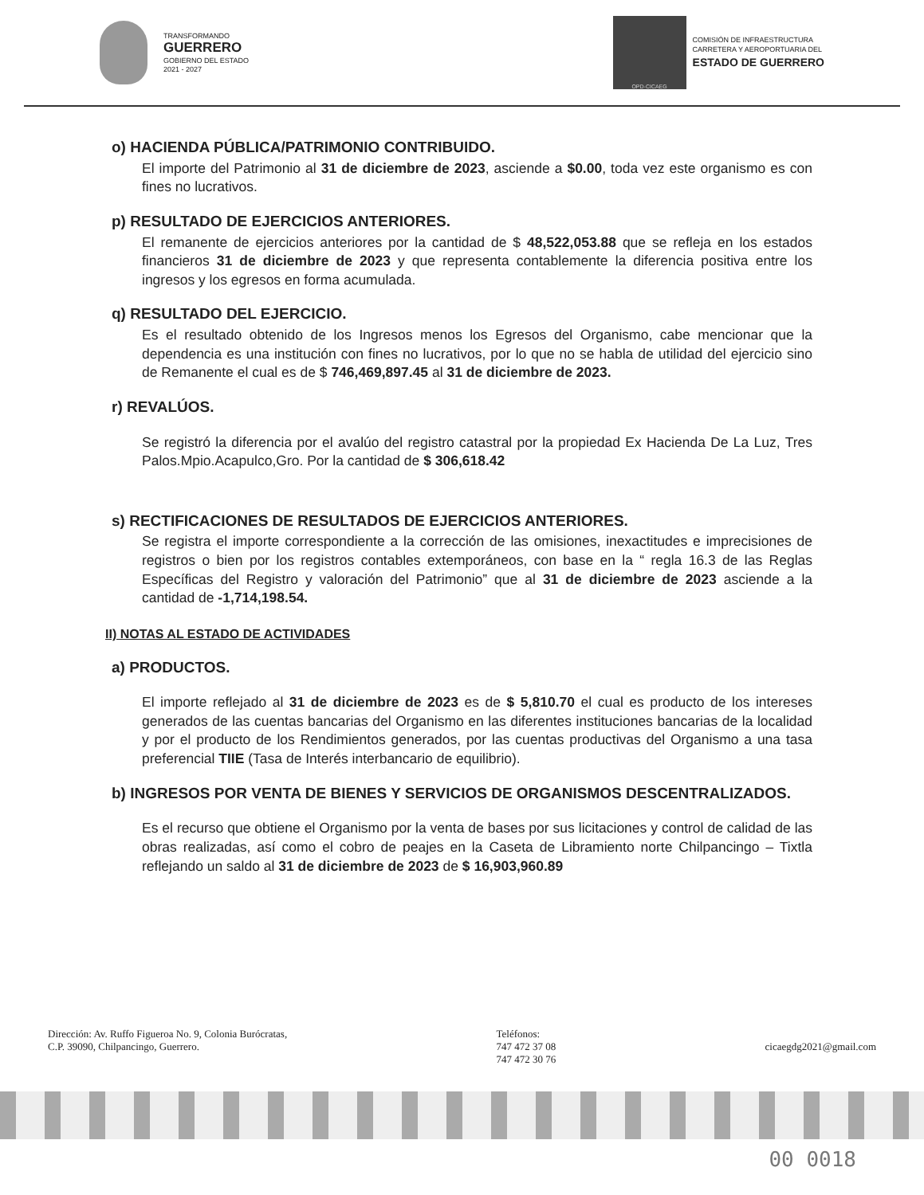TRANSFORMANDO
GUERRERO
GOBIERNO DEL ESTADO
2021 - 2027
OPD-CICAEG
COMISIÓN DE INFRAESTRUCTURA
CARRETERA Y AEROPORTUARIA DEL
ESTADO DE GUERRERO
o) HACIENDA PÚBLICA/PATRIMONIO CONTRIBUIDO.
El importe del Patrimonio al 31 de diciembre de 2023, asciende a $0.00, toda vez este organismo es con fines no lucrativos.
p) RESULTADO DE EJERCICIOS ANTERIORES.
El remanente de ejercicios anteriores por la cantidad de $ 48,522,053.88 que se refleja en los estados financieros 31 de diciembre de 2023 y que representa contablemente la diferencia positiva entre los ingresos y los egresos en forma acumulada.
q) RESULTADO DEL EJERCICIO.
Es el resultado obtenido de los Ingresos menos los Egresos del Organismo, cabe mencionar que la dependencia es una institución con fines no lucrativos, por lo que no se habla de utilidad del ejercicio sino de Remanente el cual es de $ 746,469,897.45 al 31 de diciembre de 2023.
r) REVALÚOS.
Se registró la diferencia por el avalúo del registro catastral por la propiedad Ex Hacienda De La Luz, Tres Palos.Mpio.Acapulco,Gro. Por la cantidad de $ 306,618.42
s) RECTIFICACIONES DE RESULTADOS DE EJERCICIOS ANTERIORES.
Se registra el importe correspondiente a la corrección de las omisiones, inexactitudes e imprecisiones de registros o bien por los registros contables extemporáneos, con base en la “ regla 16.3 de las Reglas Específicas del Registro y valoración del Patrimonio” que al 31 de diciembre de 2023 asciende a la cantidad de -1,714,198.54.
II) NOTAS AL ESTADO DE ACTIVIDADES
a) PRODUCTOS.
El importe reflejado al 31 de diciembre de 2023 es de $ 5,810.70 el cual es producto de los intereses generados de las cuentas bancarias del Organismo en las diferentes instituciones bancarias de la localidad y por el producto de los Rendimientos generados, por las cuentas productivas del Organismo a una tasa preferencial TIIE (Tasa de Interés interbancario de equilibrio).
b) INGRESOS POR VENTA DE BIENES Y SERVICIOS DE ORGANISMOS DESCENTRALIZADOS.
Es el recurso que obtiene el Organismo por la venta de bases por sus licitaciones y control de calidad de las obras realizadas, así como el cobro de peajes en la Caseta de Libramiento norte Chilpancingo – Tixtla reflejando un saldo al 31 de diciembre de 2023 de $ 16,903,960.89
Dirección: Av. Ruffo Figueroa No. 9, Colonia Burócratas,
C.P. 39090, Chilpancingo, Guerrero.
Teléfonos:
747 472 37 08
747 472 30 76
cicaegdg2021@gmail.com
00 0018